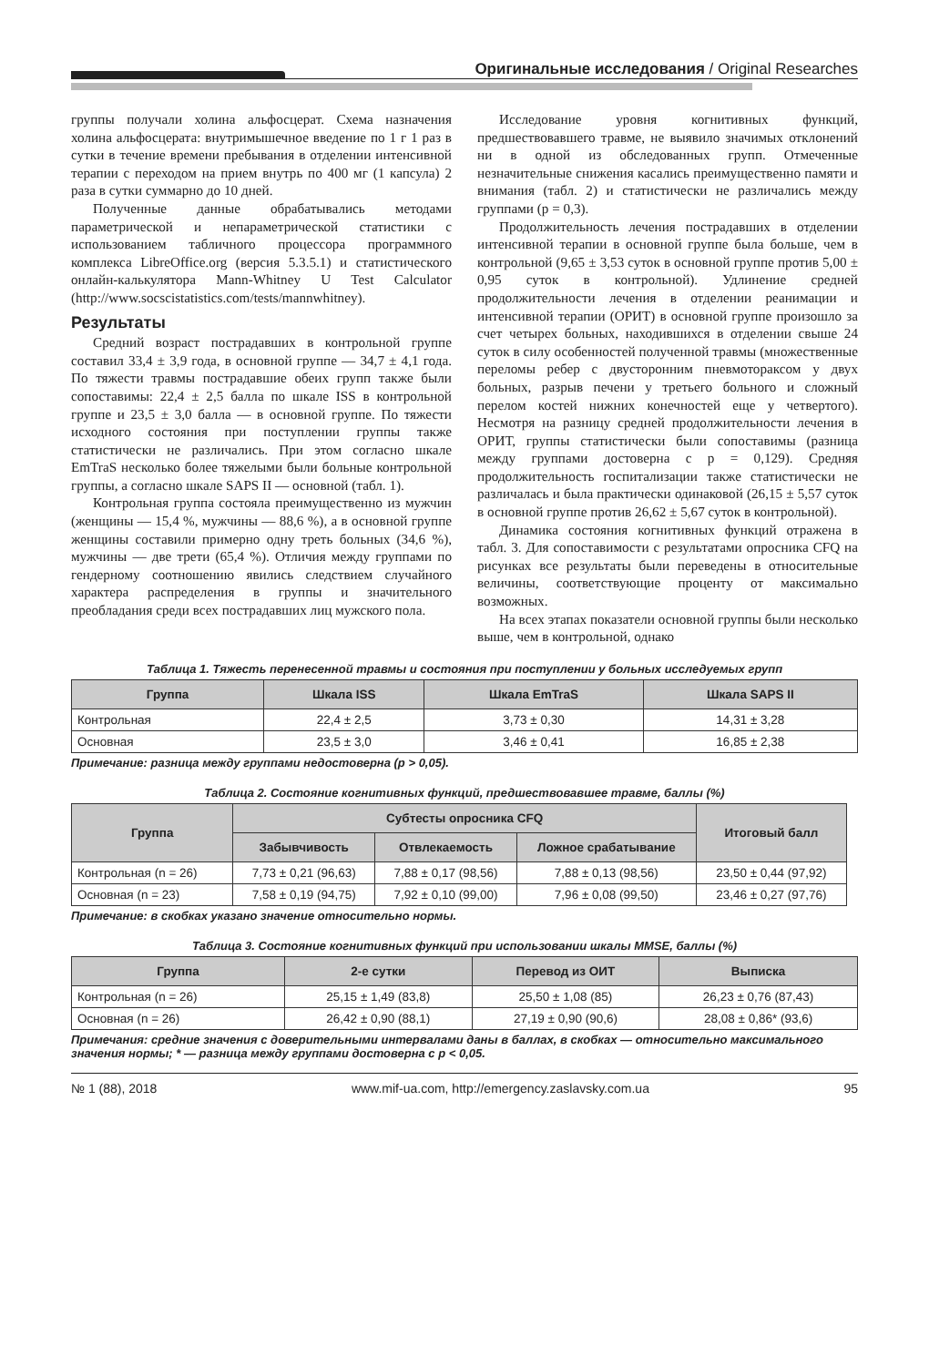Оригинальные исследования / Original Researches
группы получали холина альфосцерат. Схема назначения холина альфосцерата: внутримышечное введение по 1 г 1 раз в сутки в течение времени пребывания в отделении интенсивной терапии с переходом на прием внутрь по 400 мг (1 капсула) 2 раза в сутки суммарно до 10 дней.
Полученные данные обрабатывались методами параметрической и непараметрической статистики с использованием табличного процессора программного комплекса LibreOffice.org (версия 5.3.5.1) и статистического онлайн-калькулятора Mann-Whitney U Test Calculator (http://www.socscistatistics.com/tests/mannwhitney).
Результаты
Средний возраст пострадавших в контрольной группе составил 33,4 ± 3,9 года, в основной группе — 34,7 ± 4,1 года. По тяжести травмы пострадавшие обеих групп также были сопоставимы: 22,4 ± 2,5 балла по шкале ISS в контрольной группе и 23,5 ± 3,0 балла — в основной группе. По тяжести исходного состояния при поступлении группы также статистически не различались. При этом согласно шкале EmTraS несколько более тяжелыми были больные контрольной группы, а согласно шкале SAPS II — основной (табл. 1).
Контрольная группа состояла преимущественно из мужчин (женщины — 15,4 %, мужчины — 88,6 %), а в основной группе женщины составили примерно одну треть больных (34,6 %), мужчины — две трети (65,4 %). Отличия между группами по гендерному соотношению явились следствием случайного характера распределения в группы и значительного преобладания среди всех пострадавших лиц мужского пола.
Исследование уровня когнитивных функций, предшествовавшего травме, не выявило значимых отклонений ни в одной из обследованных групп. Отмеченные незначительные снижения касались преимущественно памяти и внимания (табл. 2) и статистически не различались между группами (p = 0,3).
Продолжительность лечения пострадавших в отделении интенсивной терапии в основной группе была больше, чем в контрольной (9,65 ± 3,53 суток в основной группе против 5,00 ± 0,95 суток в контрольной). Удлинение средней продолжительности лечения в отделении реанимации и интенсивной терапии (ОРИТ) в основной группе произошло за счет четырех больных, находившихся в отделении свыше 24 суток в силу особенностей полученной травмы (множественные переломы ребер с двусторонним пневмотораксом у двух больных, разрыв печени у третьего больного и сложный перелом костей нижних конечностей еще у четвертого). Несмотря на разницу средней продолжительности лечения в ОРИТ, группы статистически были сопоставимы (разница между группами достоверна с p = 0,129). Средняя продолжительность госпитализации также статистически не различалась и была практически одинаковой (26,15 ± 5,57 суток в основной группе против 26,62 ± 5,67 суток в контрольной).
Динамика состояния когнитивных функций отражена в табл. 3. Для сопоставимости с результатами опросника CFQ на рисунках все результаты были переведены в относительные величины, соответствующие проценту от максимально возможных.
На всех этапах показатели основной группы были несколько выше, чем в контрольной, однако
Таблица 1. Тяжесть перенесенной травмы и состояния при поступлении у больных исследуемых групп
| Группа | Шкала ISS | Шкала EmTraS | Шкала SAPS II |
| --- | --- | --- | --- |
| Контрольная | 22,4 ± 2,5 | 3,73 ± 0,30 | 14,31 ± 3,28 |
| Основная | 23,5 ± 3,0 | 3,46 ± 0,41 | 16,85 ± 2,38 |
Примечание: разница между группами недостоверна (p > 0,05).
Таблица 2. Состояние когнитивных функций, предшествовавшее травме, баллы (%)
| Группа | Субтесты опросника CFQ | | | Итоговый балл |
| --- | --- | --- | --- | --- |
| | Забывчивость | Отвлекаемость | Ложное срабатывание | |
| Контрольная (n = 26) | 7,73 ± 0,21 (96,63) | 7,88 ± 0,17 (98,56) | 7,88 ± 0,13 (98,56) | 23,50 ± 0,44 (97,92) |
| Основная (n = 23) | 7,58 ± 0,19 (94,75) | 7,92 ± 0,10 (99,00) | 7,96 ± 0,08 (99,50) | 23,46 ± 0,27 (97,76) |
Примечание: в скобках указано значение относительно нормы.
Таблица 3. Состояние когнитивных функций при использовании шкалы MMSE, баллы (%)
| Группа | 2-е сутки | Перевод из ОИТ | Выписка |
| --- | --- | --- | --- |
| Контрольная (n = 26) | 25,15 ± 1,49 (83,8) | 25,50 ± 1,08 (85) | 26,23 ± 0,76 (87,43) |
| Основная (n = 26) | 26,42 ± 0,90 (88,1) | 27,19 ± 0,90 (90,6) | 28,08 ± 0,86* (93,6) |
Примечания: средние значения с доверительными интервалами даны в баллах, в скобках — относительно максимального значения нормы; * — разница между группами достоверна с p < 0,05.
№ 1 (88), 2018 www.mif-ua.com, http://emergency.zaslavsky.com.ua 95